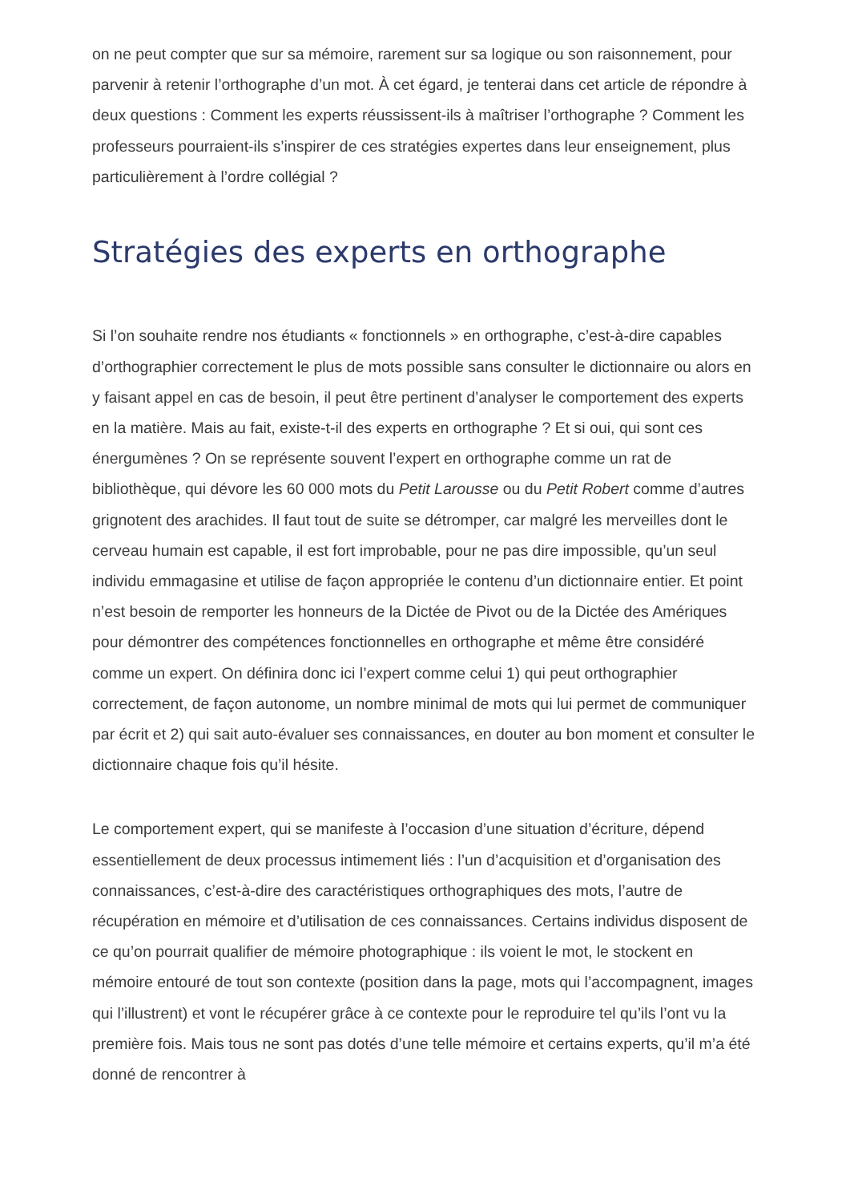on ne peut compter que sur sa mémoire, rarement sur sa logique ou son raisonnement, pour parvenir à retenir l’orthographe d’un mot. À cet égard, je tenterai dans cet article de répondre à deux questions : Comment les experts réussissent-ils à maîtriser l’orthographe ? Comment les professeurs pourraient-ils s’inspirer de ces stratégies expertes dans leur enseignement, plus particulièrement à l’ordre collégial ?
Stratégies des experts en orthographe
Si l’on souhaite rendre nos étudiants « fonctionnels » en orthographe, c’est-à-dire capables d’orthographier correctement le plus de mots possible sans consulter le dictionnaire ou alors en y faisant appel en cas de besoin, il peut être pertinent d’analyser le comportement des experts en la matière. Mais au fait, existe-t-il des experts en orthographe ? Et si oui, qui sont ces énergumènes ? On se représente souvent l’expert en orthographe comme un rat de bibliothèque, qui dévore les 60 000 mots du Petit Larousse ou du Petit Robert comme d’autres grignotent des arachides. Il faut tout de suite se détromper, car malgré les merveilles dont le cerveau humain est capable, il est fort improbable, pour ne pas dire impossible, qu’un seul individu emmagasine et utilise de façon appropriée le contenu d’un dictionnaire entier. Et point n’est besoin de remporter les honneurs de la Dictée de Pivot ou de la Dictée des Amériques pour démontrer des compétences fonctionnelles en orthographe et même être considéré comme un expert. On définira donc ici l’expert comme celui 1) qui peut orthographier correctement, de façon autonome, un nombre minimal de mots qui lui permet de communiquer par écrit et 2) qui sait auto-évaluer ses connaissances, en douter au bon moment et consulter le dictionnaire chaque fois qu’il hésite.
Le comportement expert, qui se manifeste à l’occasion d’une situation d’écriture, dépend essentiellement de deux processus intimement liés : l’un d’acquisition et d’organisation des connaissances, c’est-à-dire des caractéristiques orthographiques des mots, l’autre de récupération en mémoire et d’utilisation de ces connaissances. Certains individus disposent de ce qu’on pourrait qualifier de mémoire photographique : ils voient le mot, le stockent en mémoire entouré de tout son contexte (position dans la page, mots qui l’accompagnent, images qui l’illustrent) et vont le récupérer grâce à ce contexte pour le reproduire tel qu’ils l’ont vu la première fois. Mais tous ne sont pas dotés d’une telle mémoire et certains experts, qu’il m’a été donné de rencontrer à